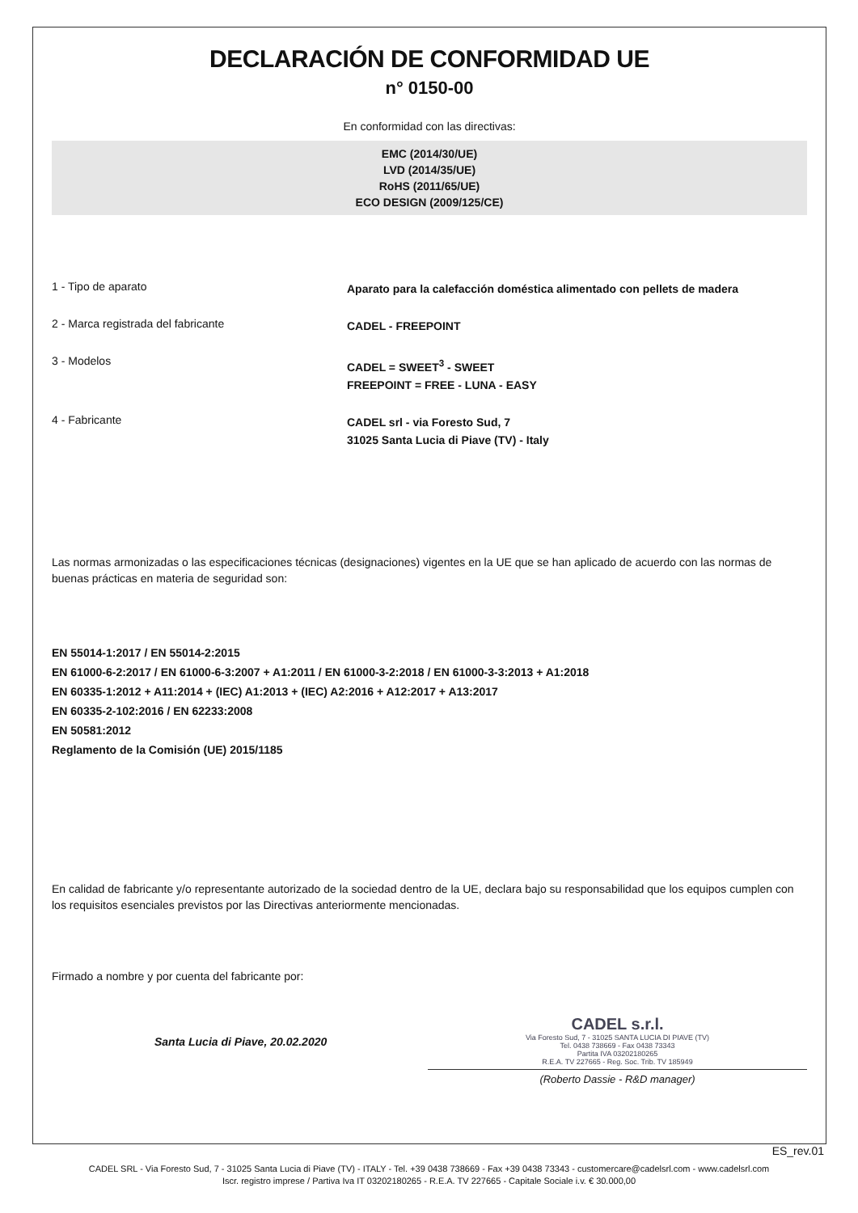DECLARACIÓN DE CONFORMIDAD UE
n° 0150-00
En conformidad con las directivas:
EMC (2014/30/UE)
LVD (2014/35/UE)
RoHS (2011/65/UE)
ECO DESIGN (2009/125/CE)
1 - Tipo de aparato
Aparato para la calefacción doméstica alimentado con pellets de madera
2 - Marca registrada del fabricante
CADEL - FREEPOINT
3 - Modelos
CADEL = SWEET<sup>3</sup> - SWEET
FREEPOINT = FREE - LUNA - EASY
4 - Fabricante
CADEL srl - via Foresto Sud, 7
31025 Santa Lucia di Piave (TV) - Italy
Las normas armonizadas o las especificaciones técnicas (designaciones) vigentes en la UE que se han aplicado de acuerdo con las normas de buenas prácticas en materia de seguridad son:
EN 55014-1:2017 / EN 55014-2:2015
EN 61000-6-2:2017 / EN 61000-6-3:2007 + A1:2011 / EN 61000-3-2:2018 / EN 61000-3-3:2013 + A1:2018
EN 60335-1:2012 + A11:2014 + (IEC) A1:2013 + (IEC) A2:2016 + A12:2017 + A13:2017
EN 60335-2-102:2016 / EN 62233:2008
EN 50581:2012
Reglamento de la Comisión (UE) 2015/1185
En calidad de fabricante y/o representante autorizado de la sociedad dentro de la UE, declara bajo su responsabilidad que los equipos cumplen con los requisitos esenciales previstos por las Directivas anteriormente mencionadas.
Firmado a nombre y por cuenta del fabricante por:
Santa Lucia di Piave, 20.02.2020
CADEL s.r.l.
Via Foresto Sud, 7 - 31025 SANTA LUCIA DI PIAVE (TV)
Tel. 0438 738669 - Fax 0438 73343
Partita IVA 03202180265
R.E.A. TV 227665 - Reg. Soc. Trib. TV 185949
(Roberto Dassie - R&D manager)
ES_rev.01
CADEL SRL - Via Foresto Sud, 7 - 31025 Santa Lucia di Piave (TV) - ITALY - Tel. +39 0438 738669 - Fax +39 0438 73343 - customercare@cadelsrl.com - www.cadelsrl.com
Iscr. registro imprese / Partiva Iva IT 03202180265 - R.E.A. TV 227665 - Capitale Sociale i.v. € 30.000,00